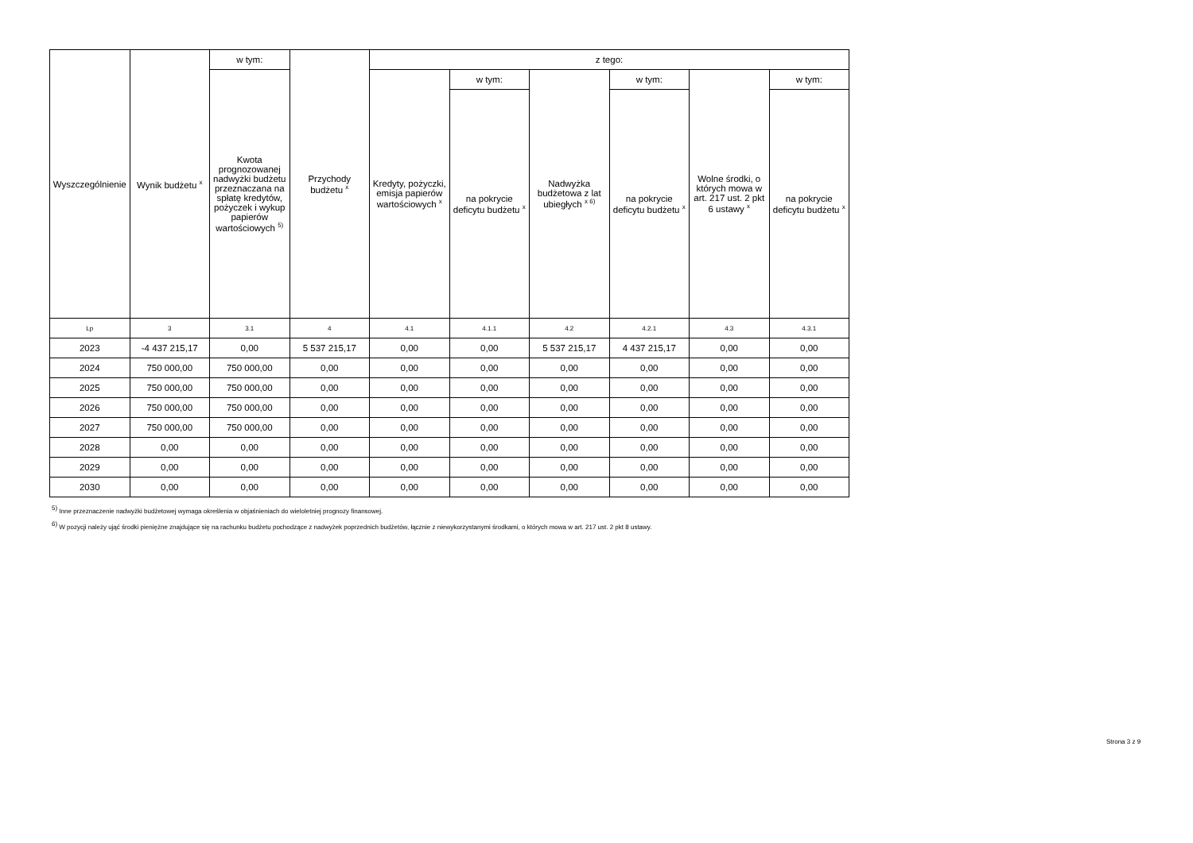| Wyszczególnienie | Wynik budżetu <sup>x</sup> | w tym: | Przychody budżetu <sup>x</sup> | z tego: | | | | | |
| --- | --- | --- | --- | --- | --- | --- | --- | --- | --- |
| | | Kwota prognozowanej nadwyżki budżetu przeznaczana na spłatę kredytów, pożyczek i wykup papierów wartościowych <sup>5)</sup> | | Kredyty, pożyczki, emisja papierów wartościowych <sup>x</sup> | w tym: | Nadwyżka budżetowa z lat ubiegłych <sup>x 6)</sup> | w tym: | Wolne środki, o których mowa w art. 217 ust. 2 pkt 6 ustawy <sup>x</sup> | w tym: |
| | | | | | na pokrycie deficytu budżetu <sup>x</sup> | | na pokrycie deficytu budżetu <sup>x</sup> | | na pokrycie deficytu budżetu <sup>x</sup> |
| Lp | 3 | 3.1 | 4 | 4.1 | 4.1.1 | 4.2 | 4.2.1 | 4.3 | 4.3.1 |
| 2023 | -4 437 215,17 | 0,00 | 5 537 215,17 | 0,00 | 0,00 | 5 537 215,17 | 4 437 215,17 | 0,00 | 0,00 |
| 2024 | 750 000,00 | 750 000,00 | 0,00 | 0,00 | 0,00 | 0,00 | 0,00 | 0,00 | 0,00 |
| 2025 | 750 000,00 | 750 000,00 | 0,00 | 0,00 | 0,00 | 0,00 | 0,00 | 0,00 | 0,00 |
| 2026 | 750 000,00 | 750 000,00 | 0,00 | 0,00 | 0,00 | 0,00 | 0,00 | 0,00 | 0,00 |
| 2027 | 750 000,00 | 750 000,00 | 0,00 | 0,00 | 0,00 | 0,00 | 0,00 | 0,00 | 0,00 |
| 2028 | 0,00 | 0,00 | 0,00 | 0,00 | 0,00 | 0,00 | 0,00 | 0,00 | 0,00 |
| 2029 | 0,00 | 0,00 | 0,00 | 0,00 | 0,00 | 0,00 | 0,00 | 0,00 | 0,00 |
| 2030 | 0,00 | 0,00 | 0,00 | 0,00 | 0,00 | 0,00 | 0,00 | 0,00 | 0,00 |
<sup>5)</sup> Inne przeznaczenie nadwyżki budżetowej wymaga określenia w objaśnieniach do wieloletniej prognozy finansowej.
<sup>6)</sup> W pozycji należy ująć środki pieniężne znajdujące się na rachunku budżetu pochodzące z nadwyżek poprzednich budżetów, łącznie z niewykorzystanymi środkami, o których mowa w art. 217 ust. 2 pkt 8 ustawy.
Strona 3 z 9